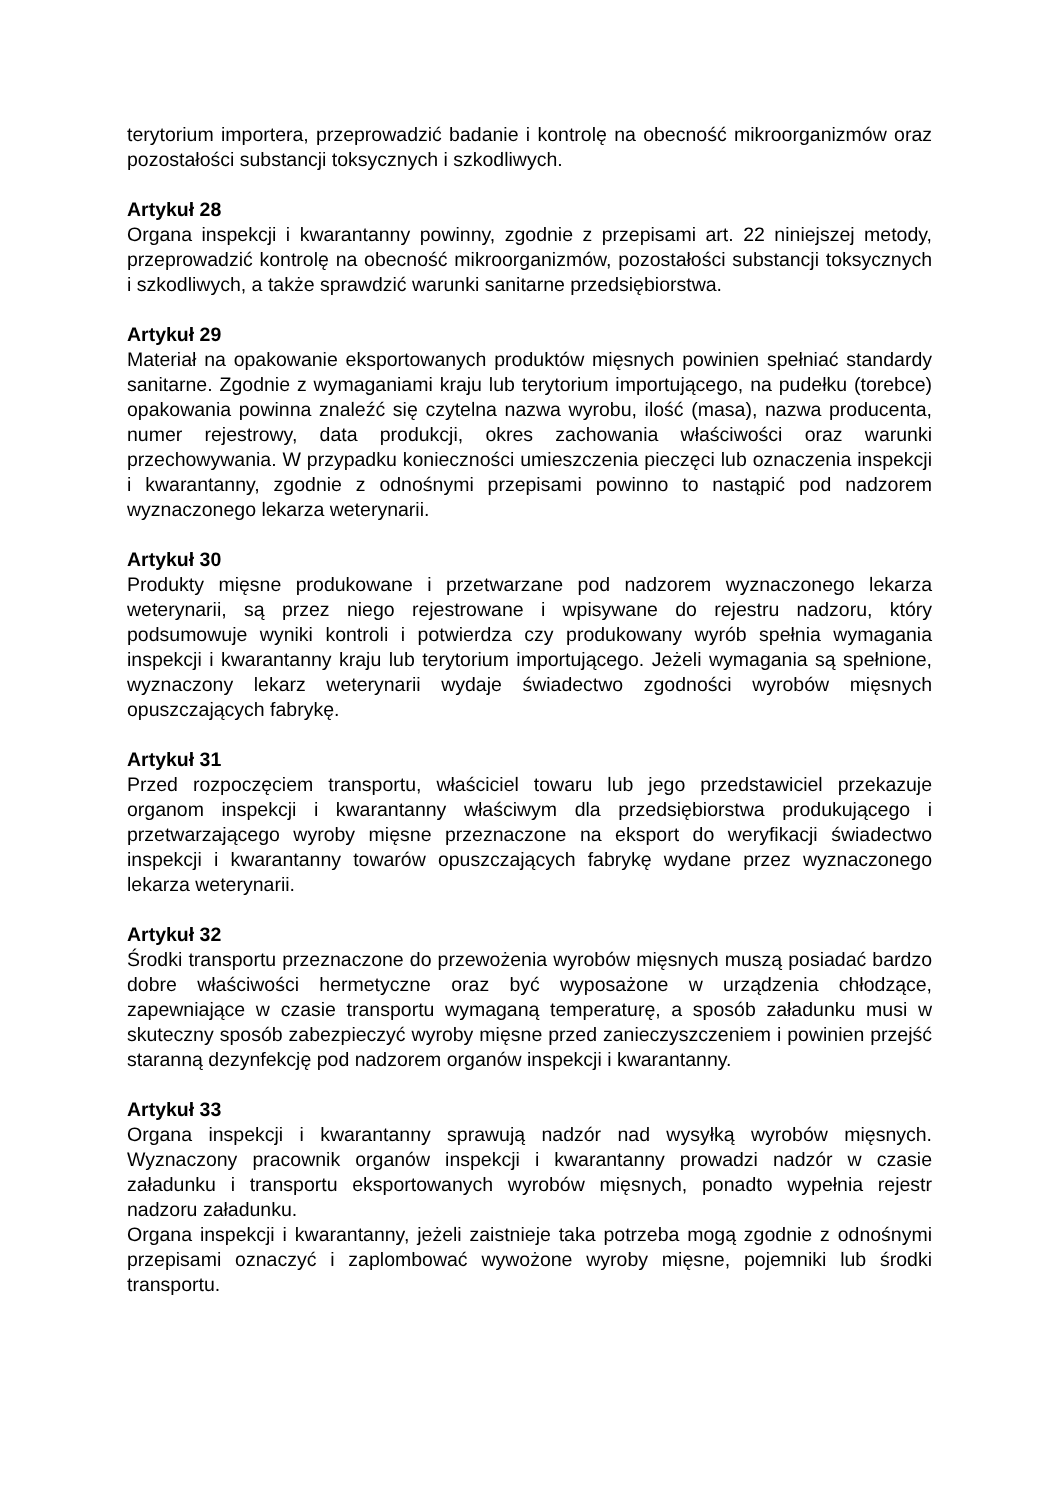terytorium importera, przeprowadzić badanie i kontrolę na obecność mikroorganizmów oraz pozostałości substancji toksycznych i szkodliwych.
Artykuł 28
Organa inspekcji i kwarantanny powinny, zgodnie z przepisami art. 22 niniejszej metody, przeprowadzić kontrolę na obecność mikroorganizmów, pozostałości substancji toksycznych i szkodliwych, a także sprawdzić warunki sanitarne przedsiębiorstwa.
Artykuł 29
Materiał na opakowanie eksportowanych produktów mięsnych powinien spełniać standardy sanitarne. Zgodnie z wymaganiami kraju lub terytorium importującego, na pudełku (torebce) opakowania powinna znaleźć się czytelna nazwa wyrobu, ilość (masa), nazwa producenta, numer rejestrowy, data produkcji, okres zachowania właściwości oraz warunki przechowywania. W przypadku konieczności umieszczenia pieczęci lub oznaczenia inspekcji i kwarantanny, zgodnie z odnośnymi przepisami powinno to nastąpić pod nadzorem wyznaczonego lekarza weterynarii.
Artykuł 30
Produkty mięsne produkowane i przetwarzane pod nadzorem wyznaczonego lekarza weterynarii, są przez niego rejestrowane i wpisywane do rejestru nadzoru, który podsumowuje wyniki kontroli i potwierdza czy produkowany wyrób spełnia wymagania inspekcji i kwarantanny kraju lub terytorium importującego. Jeżeli wymagania są spełnione, wyznaczony lekarz weterynarii wydaje świadectwo zgodności wyrobów mięsnych opuszczających fabrykę.
Artykuł 31
Przed rozpoczęciem transportu, właściciel towaru lub jego przedstawiciel przekazuje organom inspekcji i kwarantanny właściwym dla przedsiębiorstwa produkującego i przetwarzającego wyroby mięsne przeznaczone na eksport do weryfikacji świadectwo inspekcji i kwarantanny towarów opuszczających fabrykę wydane przez wyznaczonego lekarza weterynarii.
Artykuł 32
Środki transportu przeznaczone do przewożenia wyrobów mięsnych muszą posiadać bardzo dobre właściwości hermetyczne oraz być wyposażone w urządzenia chłodzące, zapewniające w czasie transportu wymaganą temperaturę, a sposób załadunku musi w skuteczny sposób zabezpieczyć wyroby mięsne przed zanieczyszczeniem i powinien przejść staranną dezynfekcję pod nadzorem organów inspekcji i kwarantanny.
Artykuł 33
Organa inspekcji i kwarantanny sprawują nadzór nad wysyłką wyrobów mięsnych. Wyznaczony pracownik organów inspekcji i kwarantanny prowadzi nadzór w czasie załadunku i transportu eksportowanych wyrobów mięsnych, ponadto wypełnia rejestr nadzoru załadunku.
Organa inspekcji i kwarantanny, jeżeli zaistnieje taka potrzeba mogą zgodnie z odnośnymi przepisami oznaczyć i zaplombować wywożone wyroby mięsne, pojemniki lub środki transportu.